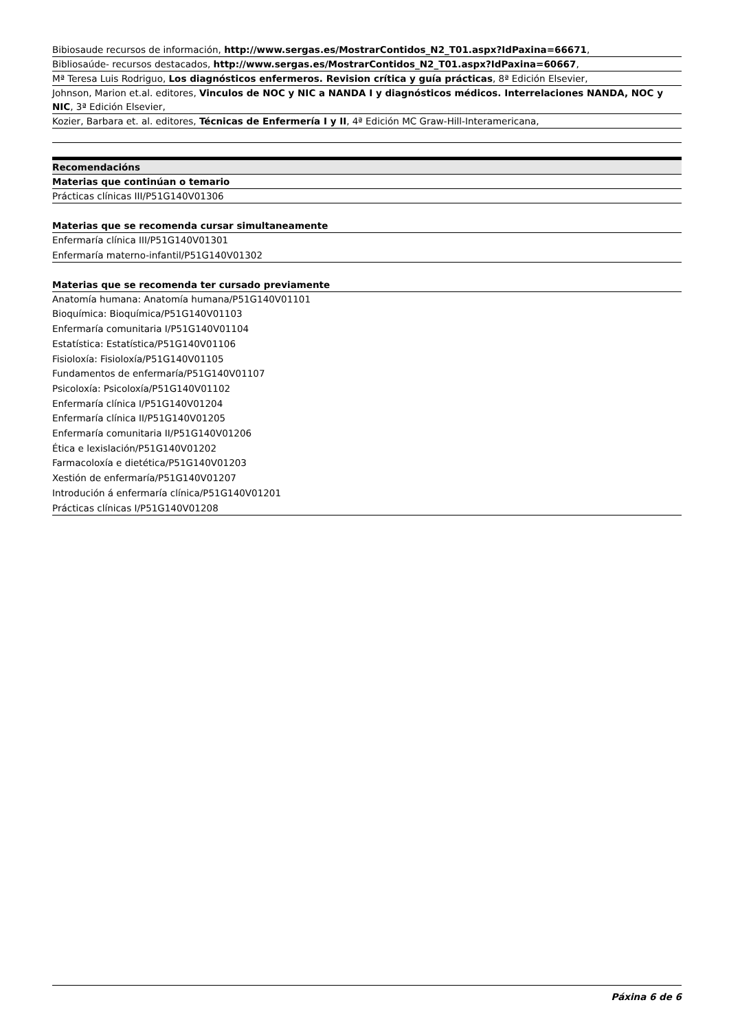Bibiosaude recursos de información, http://www.sergas.es/MostrarContidos_N2_T01.aspx?IdPaxina=66671,
Bibliosaúde- recursos destacados, http://www.sergas.es/MostrarContidos_N2_T01.aspx?IdPaxina=60667,
Mª Teresa Luis Rodriguo, Los diagnósticos enfermeros. Revision crítica y guía prácticas, 8ª Edición Elsevier,
Johnson, Marion et.al. editores, Vinculos de NOC y NIC a NANDA I y diagnósticos médicos. Interrelaciones NANDA, NOC y NIC, 3ª Edición Elsevier,
Kozier, Barbara et. al. editores, Técnicas de Enfermería I y II, 4ª Edición MC Graw-Hill-Interamericana,
Recomendacións
Materias que continúan o temario
Prácticas clínicas III/P51G140V01306
Materias que se recomenda cursar simultaneamente
Enfermaría clínica III/P51G140V01301
Enfermaría materno-infantil/P51G140V01302
Materias que se recomenda ter cursado previamente
Anatomía humana: Anatomía humana/P51G140V01101
Bioquímica: Bioquímica/P51G140V01103
Enfermaría comunitaria I/P51G140V01104
Estatística: Estatística/P51G140V01106
Fisioloxía: Fisioloxía/P51G140V01105
Fundamentos de enfermaría/P51G140V01107
Psicoloxía: Psicoloxía/P51G140V01102
Enfermaría clínica I/P51G140V01204
Enfermaría clínica II/P51G140V01205
Enfermaría comunitaria II/P51G140V01206
Ética e lexislación/P51G140V01202
Farmacoloxía e dietética/P51G140V01203
Xestión de enfermaría/P51G140V01207
Introdución á enfermaría clínica/P51G140V01201
Prácticas clínicas I/P51G140V01208
Páxina 6 de 6